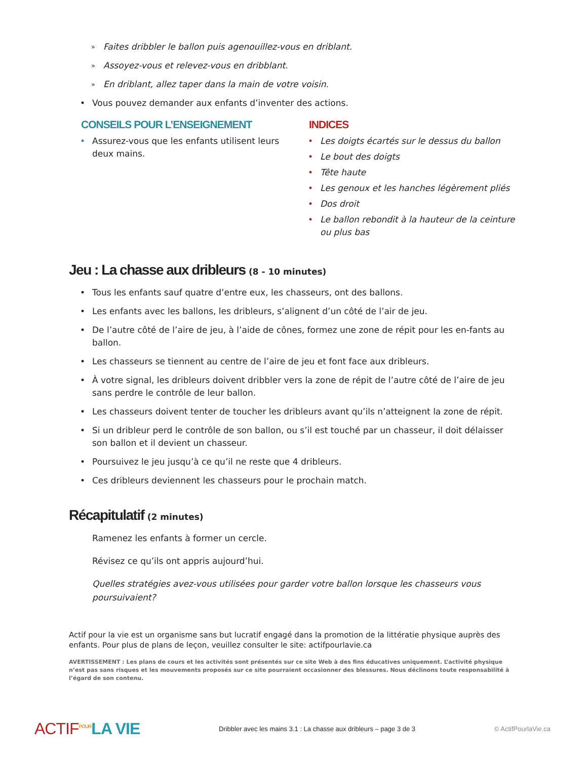» Faites dribbler le ballon puis agenouillez-vous en driblant.
» Assoyez-vous et relevez-vous en dribblant.
» En driblant, allez taper dans la main de votre voisin.
• Vous pouvez demander aux enfants d’inventer des actions.
CONSEILS POUR L’ENSEIGNEMENT
• Assurez-vous que les enfants utilisent leurs deux mains.
INDICES
• Les doigts écartés sur le dessus du ballon
• Le bout des doigts
• Tête haute
• Les genoux et les hanches légèrement pliés
• Dos droit
• Le ballon rebondit à la hauteur de la ceinture ou plus bas
Jeu : La chasse aux dribleurs (8 - 10 minutes)
• Tous les enfants sauf quatre d’entre eux, les chasseurs, ont des ballons.
• Les enfants avec les ballons, les dribleurs, s’alignent d’un côté de l’air de jeu.
• De l’autre côté de l’aire de jeu, à l’aide de cônes, formez une zone de répit pour les en-fants au ballon.
• Les chasseurs se tiennent au centre de l’aire de jeu et font face aux dribleurs.
• À votre signal, les dribleurs doivent dribbler vers la zone de répit de l’autre côté de l’aire de jeu sans perdre le contrôle de leur ballon.
• Les chasseurs doivent tenter de toucher les dribleurs avant qu’ils n’atteignent la zone de répit.
• Si un dribleur perd le contrôle de son ballon, ou s’il est touché par un chasseur, il doit délaisser son ballon et il devient un chasseur.
• Poursuivez le jeu jusqu’à ce qu’il ne reste que 4 dribleurs.
• Ces dribleurs deviennent les chasseurs pour le prochain match.
Récapitulatif (2 minutes)
Ramenez les enfants à former un cercle.
Révisez ce qu’ils ont appris aujourd’hui.
Quelles stratégies avez-vous utilisées pour garder votre ballon lorsque les chasseurs vous poursuivaient?
Actif pour la vie est un organisme sans but lucratif engagé dans la promotion de la littératie physique auprès des enfants. Pour plus de plans de leçon, veuillez consulter le site: actifpourlavie.ca
AVERTISSEMENT : Les plans de cours et les activités sont présentés sur ce site Web à des fins éducatives uniquement. L’activité physique n’est pas sans risques et les mouvements proposés sur ce site pourraient occasionner des blessures. Nous déclinons toute responsabilité à l’égard de son contenu.
ACTIF<sup>POUR</sup>LA VIE
Dribbler avec les mains 3.1 : La chasse aux dribleurs – page 3 de 3
© ActifPourlaVie.ca